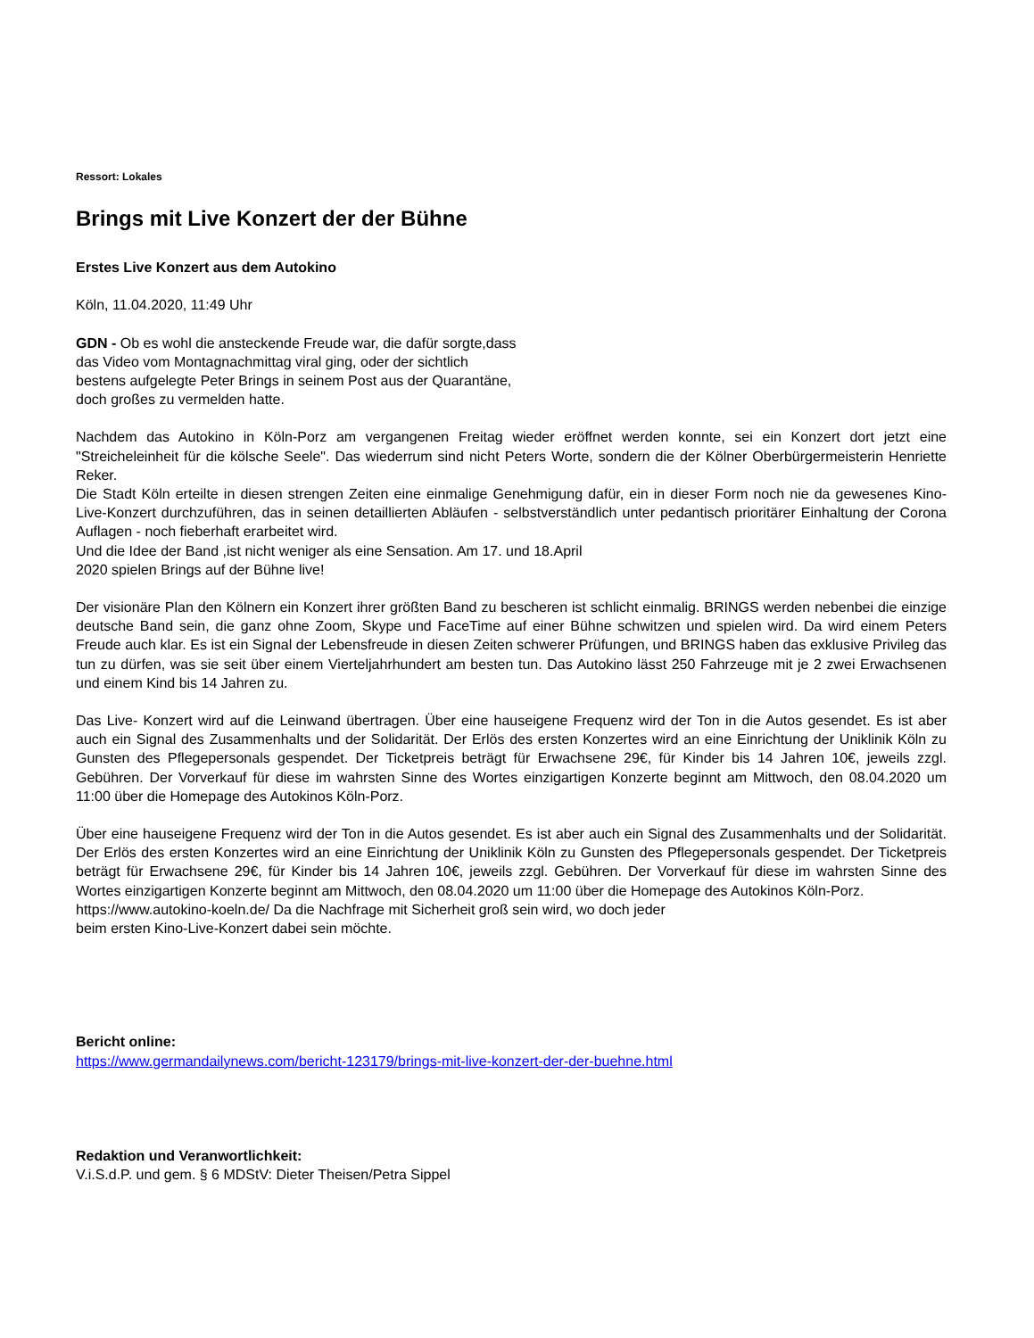Ressort: Lokales
Brings mit Live Konzert der der Bühne
Erstes Live Konzert aus dem Autokino
Köln, 11.04.2020, 11:49 Uhr
GDN - Ob es wohl die ansteckende Freude war, die dafür sorgte,dass
das Video vom Montagnachmittag viral ging, oder der sichtlich
bestens aufgelegte Peter Brings in seinem Post aus der Quarantäne,
doch großes zu vermelden hatte.
Nachdem das Autokino in Köln-Porz am vergangenen Freitag wieder eröffnet werden konnte, sei ein Konzert dort jetzt eine "Streicheleinheit für die kölsche Seele". Das wiederrum sind nicht Peters Worte, sondern die der Kölner Oberbürgermeisterin Henriette Reker.
Die Stadt Köln erteilte in diesen strengen Zeiten eine einmalige Genehmigung dafür, ein in dieser Form noch nie da gewesenes Kino-Live-Konzert durchzuführen, das in seinen detaillierten Abläufen - selbstverständlich unter pedantisch prioritärer Einhaltung der Corona Auflagen - noch fieberhaft erarbeitet wird.
Und die Idee der Band ,ist nicht weniger als eine Sensation. Am 17. und 18.April
2020 spielen Brings auf der Bühne live!
Der visionäre Plan den Kölnern ein Konzert ihrer größten Band zu bescheren ist schlicht einmalig. BRINGS werden nebenbei die einzige deutsche Band sein, die ganz ohne Zoom, Skype und FaceTime auf einer Bühne schwitzen und spielen wird. Da wird einem Peters Freude auch klar. Es ist ein Signal der Lebensfreude in diesen Zeiten schwerer Prüfungen, und BRINGS haben das exklusive Privileg das tun zu dürfen, was sie seit über einem Vierteljahrhundert am besten tun. Das Autokino lässt 250 Fahrzeuge mit je 2 zwei Erwachsenen und einem Kind bis 14 Jahren zu.
Das Live- Konzert wird auf die Leinwand übertragen. Über eine hauseigene Frequenz wird der Ton in die Autos gesendet. Es ist aber auch ein Signal des Zusammenhalts und der Solidarität. Der Erlös des ersten Konzertes wird an eine Einrichtung der Uniklinik Köln zu Gunsten des Pflegepersonals gespendet. Der Ticketpreis beträgt für Erwachsene 29€, für Kinder bis 14 Jahren 10€, jeweils zzgl. Gebühren. Der Vorverkauf für diese im wahrsten Sinne des Wortes einzigartigen Konzerte beginnt am Mittwoch, den 08.04.2020 um 11:00 über die Homepage des Autokinos Köln-Porz.
Über eine hauseigene Frequenz wird der Ton in die Autos gesendet. Es ist aber auch ein Signal des Zusammenhalts und der Solidarität. Der Erlös des ersten Konzertes wird an eine Einrichtung der Uniklinik Köln zu Gunsten des Pflegepersonals gespendet. Der Ticketpreis beträgt für Erwachsene 29€, für Kinder bis 14 Jahren 10€, jeweils zzgl. Gebühren. Der Vorverkauf für diese im wahrsten Sinne des Wortes einzigartigen Konzerte beginnt am Mittwoch, den 08.04.2020 um 11:00 über die Homepage des Autokinos Köln-Porz.
https://www.autokino-koeln.de/ Da die Nachfrage mit Sicherheit groß sein wird, wo doch jeder
beim ersten Kino-Live-Konzert dabei sein möchte.
Bericht online:
https://www.germandailynews.com/bericht-123179/brings-mit-live-konzert-der-der-buehne.html
Redaktion und Veranwortlichkeit:
V.i.S.d.P. und gem. § 6 MDStV: Dieter Theisen/Petra Sippel